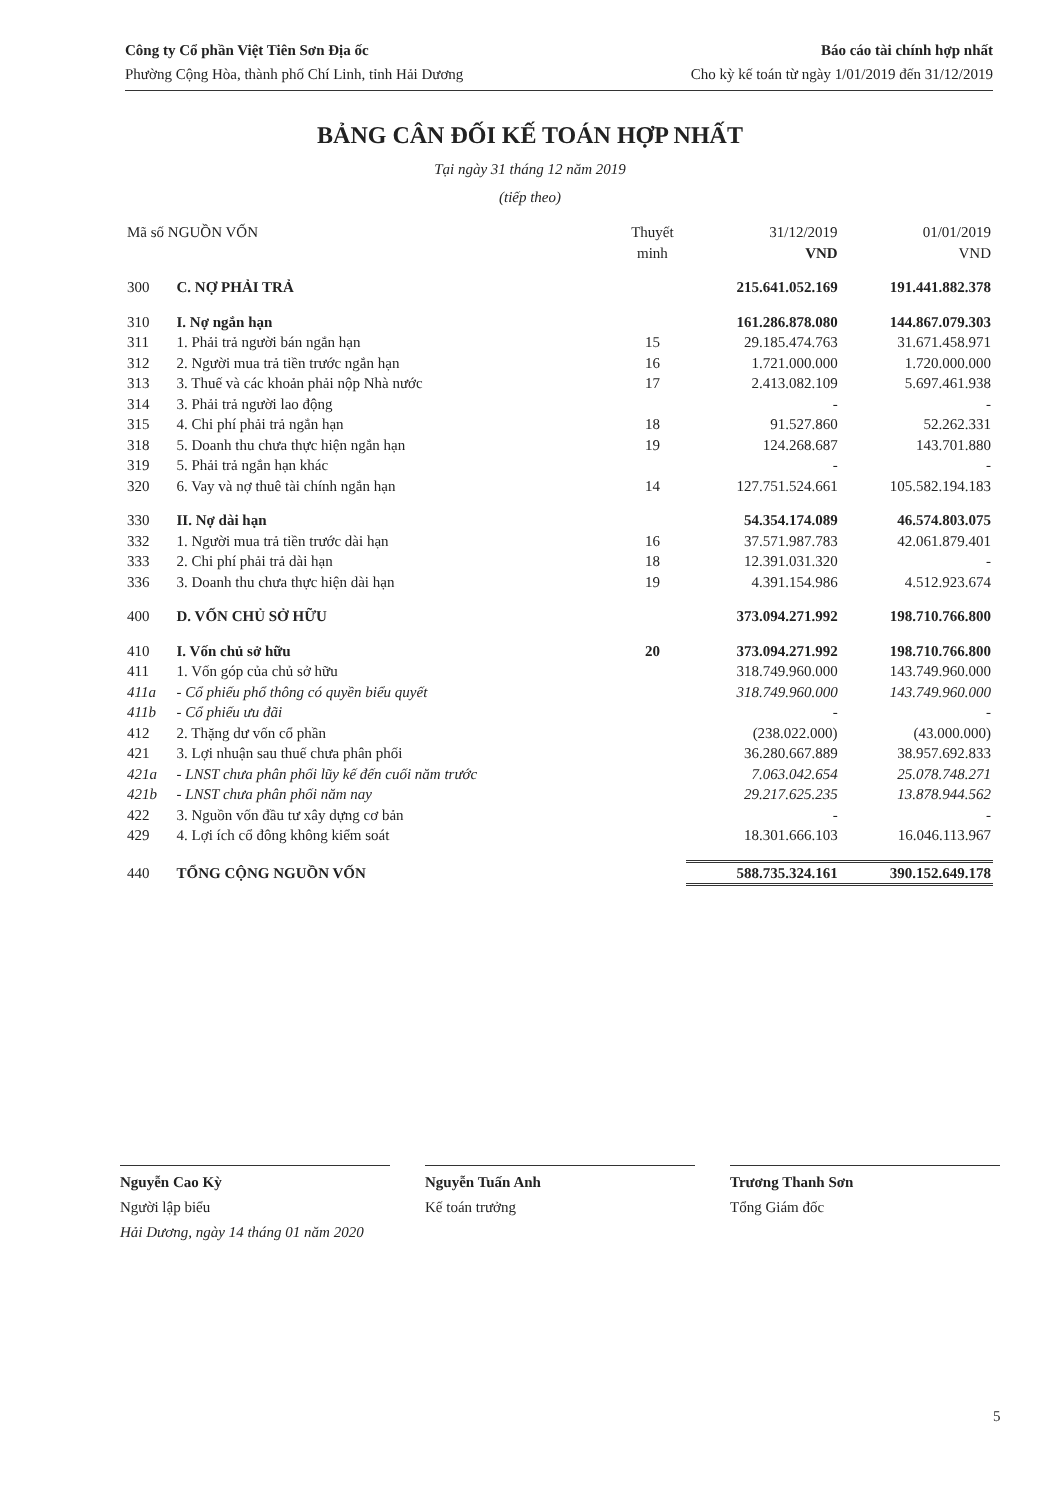Công ty Cổ phần Việt Tiên Sơn Địa ốc
Phường Cộng Hòa, thành phố Chí Linh, tỉnh Hải Dương
Báo cáo tài chính hợp nhất
Cho kỳ kế toán từ ngày 1/01/2019 đến 31/12/2019
BẢNG CÂN ĐỐI KẾ TOÁN HỢP NHẤT
Tại ngày 31 tháng 12 năm 2019
(tiếp theo)
| Mã số NGUỒN VỐN | | Thuyết minh | 31/12/2019 VND | 01/01/2019 VND |
| --- | --- | --- | --- | --- |
| 300 | C. NỢ PHẢI TRẢ | | 215.641.052.169 | 191.441.882.378 |
| 310 | I. Nợ ngắn hạn | | 161.286.878.080 | 144.867.079.303 |
| 311 | 1. Phải trả người bán ngắn hạn | 15 | 29.185.474.763 | 31.671.458.971 |
| 312 | 2. Người mua trả tiền trước ngắn hạn | 16 | 1.721.000.000 | 1.720.000.000 |
| 313 | 3. Thuế và các khoản phải nộp Nhà nước | 17 | 2.413.082.109 | 5.697.461.938 |
| 314 | 3. Phải trả người lao động | | - | - |
| 315 | 4. Chi phí phải trả ngắn hạn | 18 | 91.527.860 | 52.262.331 |
| 318 | 5. Doanh thu chưa thực hiện ngắn hạn | 19 | 124.268.687 | 143.701.880 |
| 319 | 5. Phải trả ngắn hạn khác | | - | - |
| 320 | 6. Vay và nợ thuê tài chính ngắn hạn | 14 | 127.751.524.661 | 105.582.194.183 |
| 330 | II. Nợ dài hạn | | 54.354.174.089 | 46.574.803.075 |
| 332 | 1. Người mua trả tiền trước dài hạn | 16 | 37.571.987.783 | 42.061.879.401 |
| 333 | 2. Chi phí phải trả dài hạn | 18 | 12.391.031.320 | - |
| 336 | 3. Doanh thu chưa thực hiện dài hạn | 19 | 4.391.154.986 | 4.512.923.674 |
| 400 | D. VỐN CHỦ SỞ HỮU | | 373.094.271.992 | 198.710.766.800 |
| 410 | I. Vốn chủ sở hữu | 20 | 373.094.271.992 | 198.710.766.800 |
| 411 | 1. Vốn góp của chủ sở hữu | | 318.749.960.000 | 143.749.960.000 |
| 411a | - Cổ phiếu phổ thông có quyền biểu quyết | | 318.749.960.000 | 143.749.960.000 |
| 411b | - Cổ phiếu ưu đãi | | - | - |
| 412 | 2. Thặng dư vốn cổ phần | | (238.022.000) | (43.000.000) |
| 421 | 3. Lợi nhuận sau thuế chưa phân phối | | 36.280.667.889 | 38.957.692.833 |
| 421a | - LNST chưa phân phối lũy kế đến cuối năm trước | | 7.063.042.654 | 25.078.748.271 |
| 421b | - LNST chưa phân phối năm nay | | 29.217.625.235 | 13.878.944.562 |
| 422 | 3. Nguồn vốn đầu tư xây dựng cơ bản | | - | - |
| 429 | 4. Lợi ích cổ đông không kiểm soát | | 18.301.666.103 | 16.046.113.967 |
| 440 | TỔNG CỘNG NGUỒN VỐN | | 588.735.324.161 | 390.152.649.178 |
Nguyễn Cao Kỳ
Người lập biểu
Hải Dương, ngày 14 tháng 01 năm 2020
Nguyễn Tuấn Anh
Kế toán trưởng
Trương Thanh Sơn
Tổng Giám đốc
5